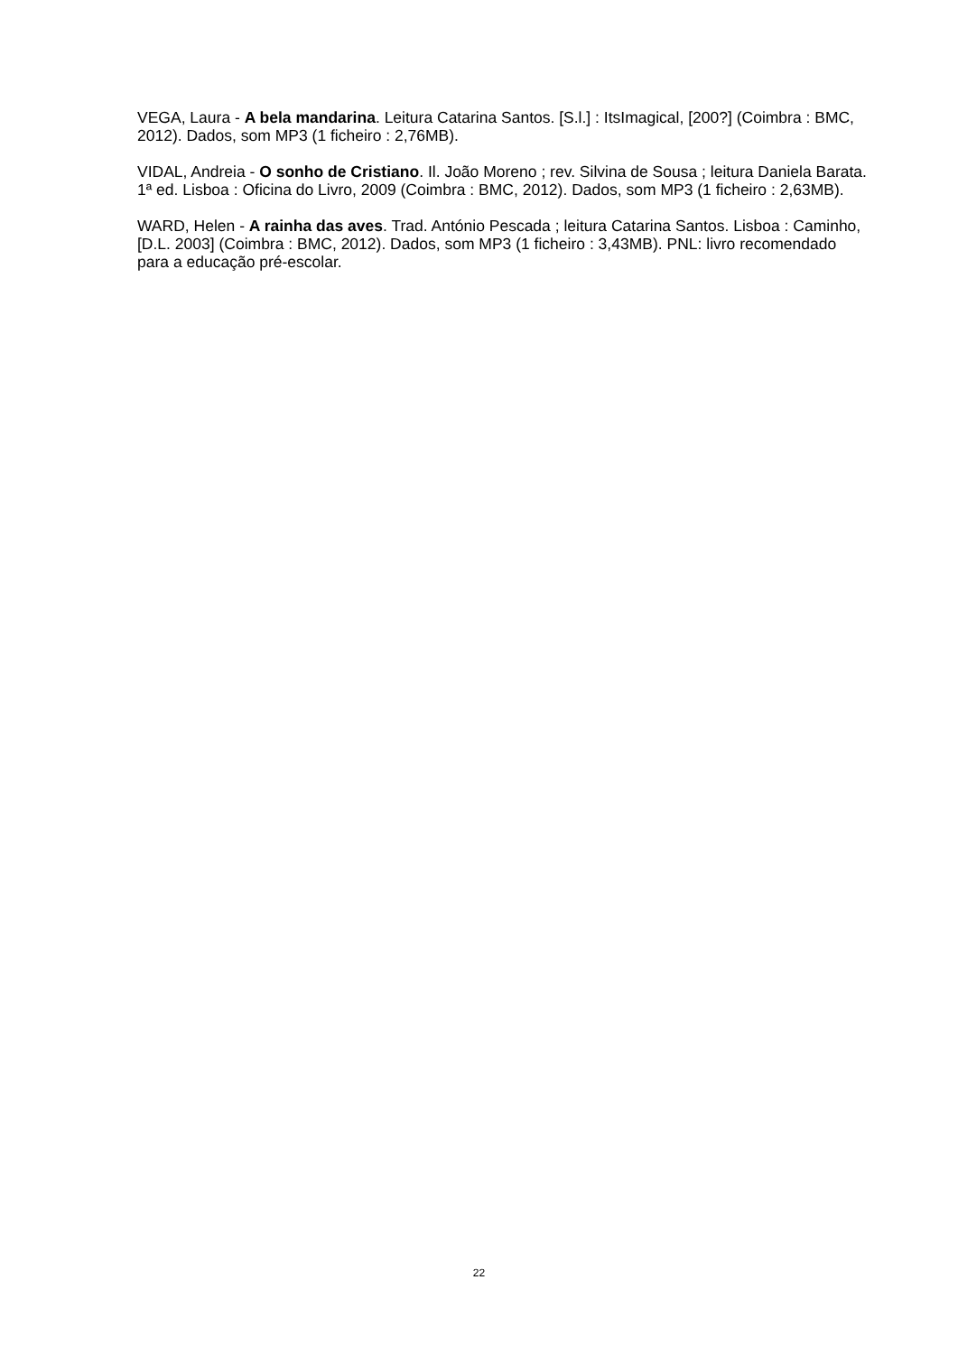VEGA, Laura - A bela mandarina. Leitura Catarina Santos. [S.l.] : ItsImagical, [200?] (Coimbra : BMC, 2012). Dados, som MP3 (1 ficheiro : 2,76MB).
VIDAL, Andreia - O sonho de Cristiano. Il. João Moreno ; rev. Silvina de Sousa ; leitura Daniela Barata. 1ª ed. Lisboa : Oficina do Livro, 2009 (Coimbra : BMC, 2012). Dados, som MP3 (1 ficheiro : 2,63MB).
WARD, Helen - A rainha das aves. Trad. António Pescada ; leitura Catarina Santos. Lisboa : Caminho, [D.L. 2003] (Coimbra : BMC, 2012). Dados, som MP3 (1 ficheiro : 3,43MB). PNL: livro recomendado para a educação pré-escolar.
22